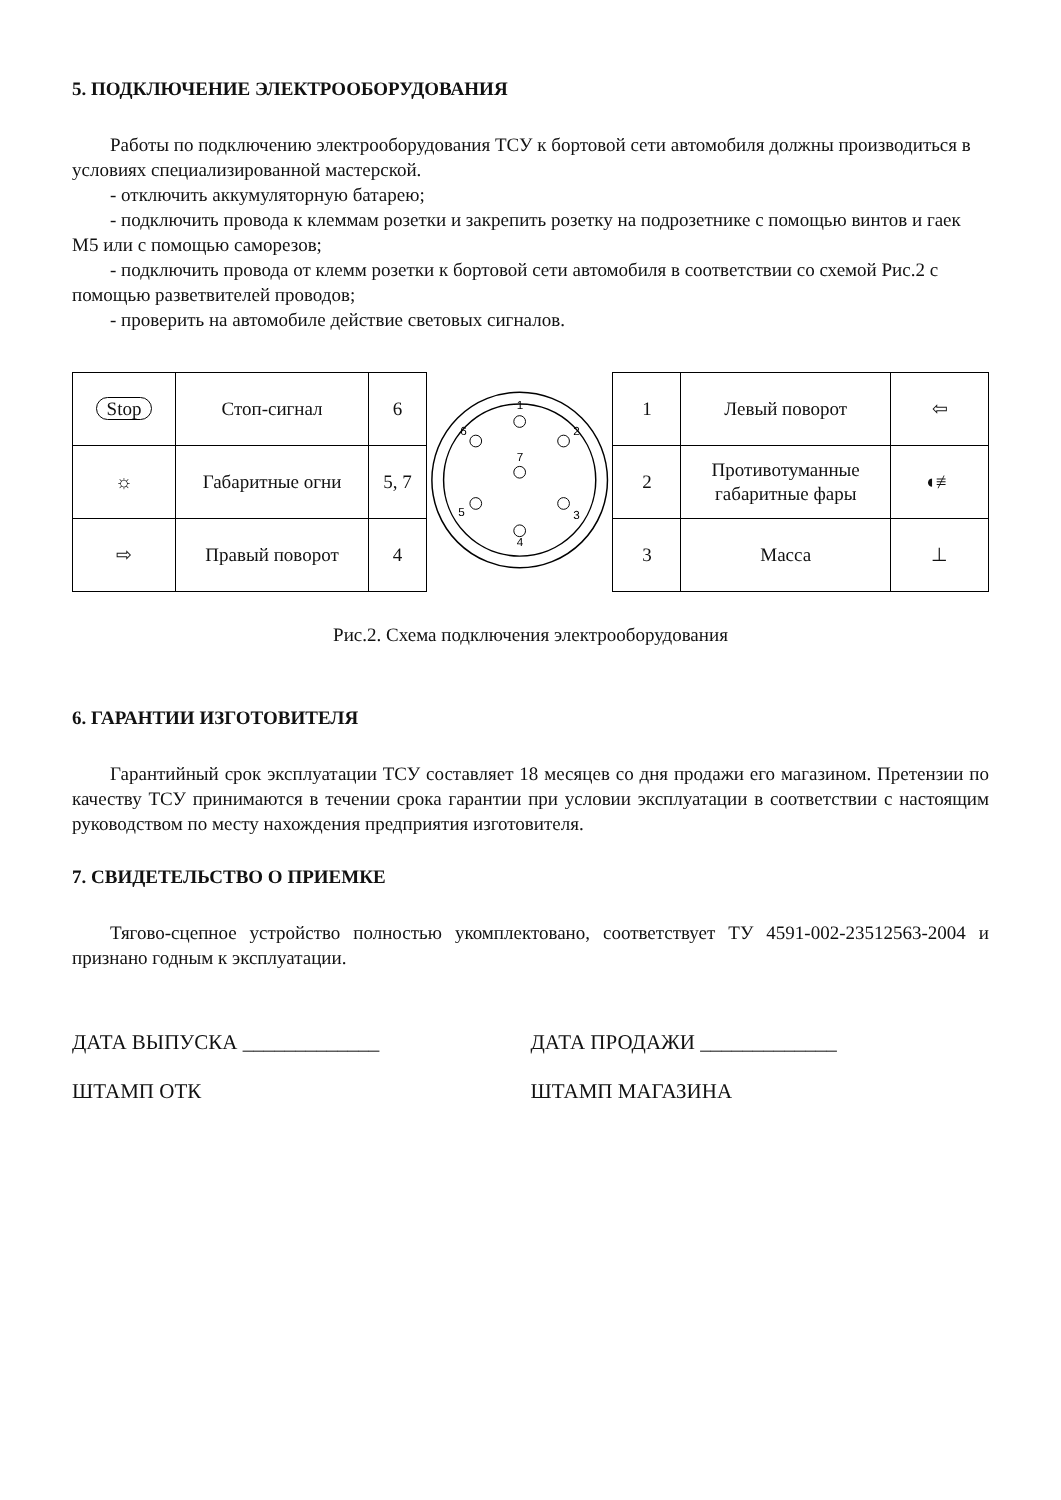5. ПОДКЛЮЧЕНИЕ ЭЛЕКТРООБОРУДОВАНИЯ
Работы по подключению электрооборудования ТСУ к бортовой сети автомобиля должны производиться в условиях специализированной мастерской.
- отключить аккумуляторную батарею;
- подключить провода к клеммам розетки и закрепить розетку на подрозетнике с помощью винтов и гаек М5 или с помощью саморезов;
- подключить провода от клемм розетки к бортовой сети автомобиля в соответствии со схемой Рис.2 с помощью разветвителей проводов;
- проверить на автомобиле действие световых сигналов.
| Stop | Стоп-сигнал | 6 |
| ☼ | Габаритные огни | 5, 7 |
| ⇨ | Правый поворот | 4 |
1
2
3
4
5
6
7
| 1 | Левый поворот | ⇦ |
| 2 | Противотуманные габаритные фары | ◖≢ |
| 3 | Масса | ⊥ |
Рис.2. Схема подключения электрооборудования
6. ГАРАНТИИ ИЗГОТОВИТЕЛЯ
Гарантийный срок эксплуатации ТСУ составляет 18 месяцев со дня продажи его магазином. Претензии по качеству ТСУ принимаются в течении срока гарантии при условии эксплуатации в соответствии с настоящим руководством по месту нахождения предприятия изготовителя.
7. СВИДЕТЕЛЬСТВО О ПРИЕМКЕ
Тягово-сцепное устройство полностью укомплектовано, соответствует ТУ 4591-002-23512563-2004 и признано годным к эксплуатации.
ДАТА ВЫПУСКА _____________ ДАТА ПРОДАЖИ _____________
ШТАМП ОТК ШТАМП МАГАЗИНА